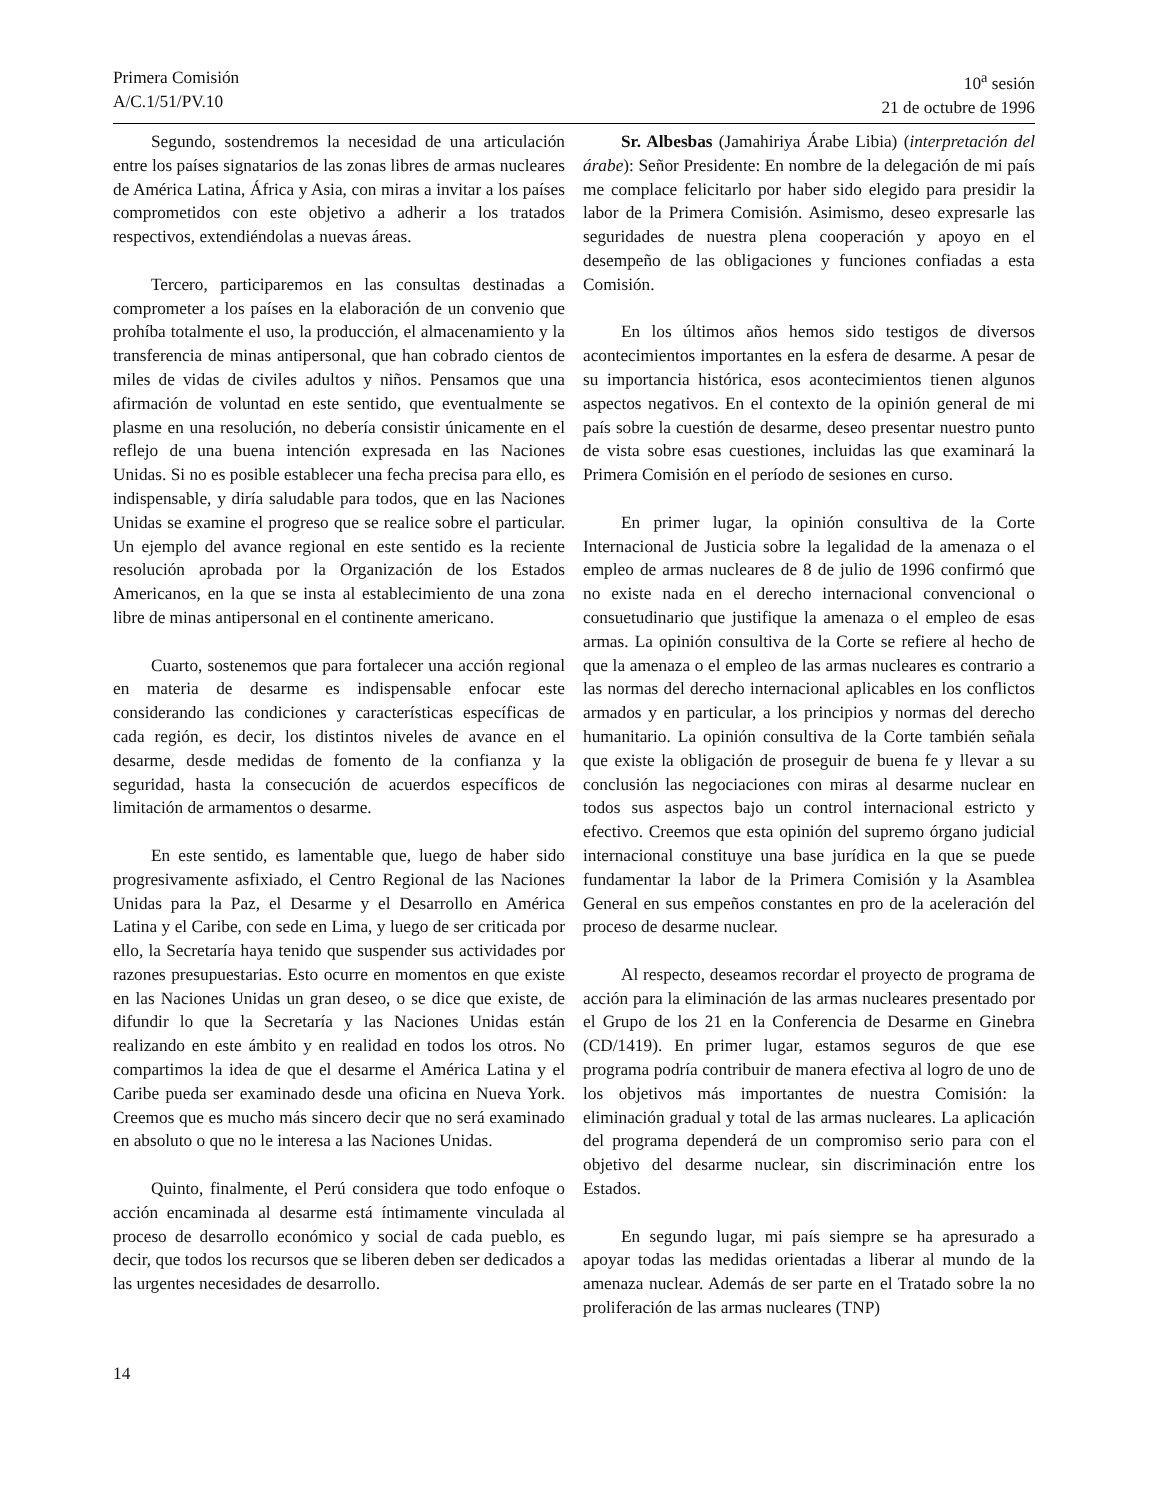Primera Comisión
A/C.1/51/PV.10
10<sup>a</sup> sesión
21 de octubre de 1996
Segundo, sostendremos la necesidad de una articulación entre los países signatarios de las zonas libres de armas nucleares de América Latina, África y Asia, con miras a invitar a los países comprometidos con este objetivo a adherir a los tratados respectivos, extendiéndolas a nuevas áreas.
Tercero, participaremos en las consultas destinadas a comprometer a los países en la elaboración de un convenio que prohíba totalmente el uso, la producción, el almacenamiento y la transferencia de minas antipersonal, que han cobrado cientos de miles de vidas de civiles adultos y niños. Pensamos que una afirmación de voluntad en este sentido, que eventualmente se plasme en una resolución, no debería consistir únicamente en el reflejo de una buena intención expresada en las Naciones Unidas. Si no es posible establecer una fecha precisa para ello, es indispensable, y diría saludable para todos, que en las Naciones Unidas se examine el progreso que se realice sobre el particular. Un ejemplo del avance regional en este sentido es la reciente resolución aprobada por la Organización de los Estados Americanos, en la que se insta al establecimiento de una zona libre de minas antipersonal en el continente americano.
Cuarto, sostenemos que para fortalecer una acción regional en materia de desarme es indispensable enfocar este considerando las condiciones y características específicas de cada región, es decir, los distintos niveles de avance en el desarme, desde medidas de fomento de la confianza y la seguridad, hasta la consecución de acuerdos específicos de limitación de armamentos o desarme.
En este sentido, es lamentable que, luego de haber sido progresivamente asfixiado, el Centro Regional de las Naciones Unidas para la Paz, el Desarme y el Desarrollo en América Latina y el Caribe, con sede en Lima, y luego de ser criticada por ello, la Secretaría haya tenido que suspender sus actividades por razones presupuestarias. Esto ocurre en momentos en que existe en las Naciones Unidas un gran deseo, o se dice que existe, de difundir lo que la Secretaría y las Naciones Unidas están realizando en este ámbito y en realidad en todos los otros. No compartimos la idea de que el desarme el América Latina y el Caribe pueda ser examinado desde una oficina en Nueva York. Creemos que es mucho más sincero decir que no será examinado en absoluto o que no le interesa a las Naciones Unidas.
Quinto, finalmente, el Perú considera que todo enfoque o acción encaminada al desarme está íntimamente vinculada al proceso de desarrollo económico y social de cada pueblo, es decir, que todos los recursos que se liberen deben ser dedicados a las urgentes necesidades de desarrollo.
Sr. Albesbas (Jamahiriya Árabe Libia) (interpretación del árabe): Señor Presidente: En nombre de la delegación de mi país me complace felicitarlo por haber sido elegido para presidir la labor de la Primera Comisión. Asimismo, deseo expresarle las seguridades de nuestra plena cooperación y apoyo en el desempeño de las obligaciones y funciones confiadas a esta Comisión.
En los últimos años hemos sido testigos de diversos acontecimientos importantes en la esfera de desarme. A pesar de su importancia histórica, esos acontecimientos tienen algunos aspectos negativos. En el contexto de la opinión general de mi país sobre la cuestión de desarme, deseo presentar nuestro punto de vista sobre esas cuestiones, incluidas las que examinará la Primera Comisión en el período de sesiones en curso.
En primer lugar, la opinión consultiva de la Corte Internacional de Justicia sobre la legalidad de la amenaza o el empleo de armas nucleares de 8 de julio de 1996 confirmó que no existe nada en el derecho internacional convencional o consuetudinario que justifique la amenaza o el empleo de esas armas. La opinión consultiva de la Corte se refiere al hecho de que la amenaza o el empleo de las armas nucleares es contrario a las normas del derecho internacional aplicables en los conflictos armados y en particular, a los principios y normas del derecho humanitario. La opinión consultiva de la Corte también señala que existe la obligación de proseguir de buena fe y llevar a su conclusión las negociaciones con miras al desarme nuclear en todos sus aspectos bajo un control internacional estricto y efectivo. Creemos que esta opinión del supremo órgano judicial internacional constituye una base jurídica en la que se puede fundamentar la labor de la Primera Comisión y la Asamblea General en sus empeños constantes en pro de la aceleración del proceso de desarme nuclear.
Al respecto, deseamos recordar el proyecto de programa de acción para la eliminación de las armas nucleares presentado por el Grupo de los 21 en la Conferencia de Desarme en Ginebra (CD/1419). En primer lugar, estamos seguros de que ese programa podría contribuir de manera efectiva al logro de uno de los objetivos más importantes de nuestra Comisión: la eliminación gradual y total de las armas nucleares. La aplicación del programa dependerá de un compromiso serio para con el objetivo del desarme nuclear, sin discriminación entre los Estados.
En segundo lugar, mi país siempre se ha apresurado a apoyar todas las medidas orientadas a liberar al mundo de la amenaza nuclear. Además de ser parte en el Tratado sobre la no proliferación de las armas nucleares (TNP)
14